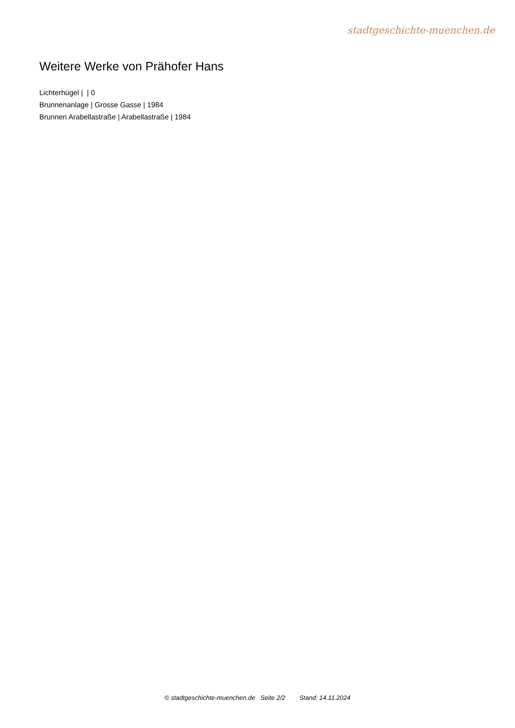stadtgeschichte-muenchen.de
Weitere Werke von Prähofer Hans
Lichterhügel | | 0
Brunnenanlage | Grosse Gasse | 1984
Brunnen Arabellastraße | Arabellastraße | 1984
© stadtgeschichte-muenchen.de Seite 2/2 Stand: 14.11.2024